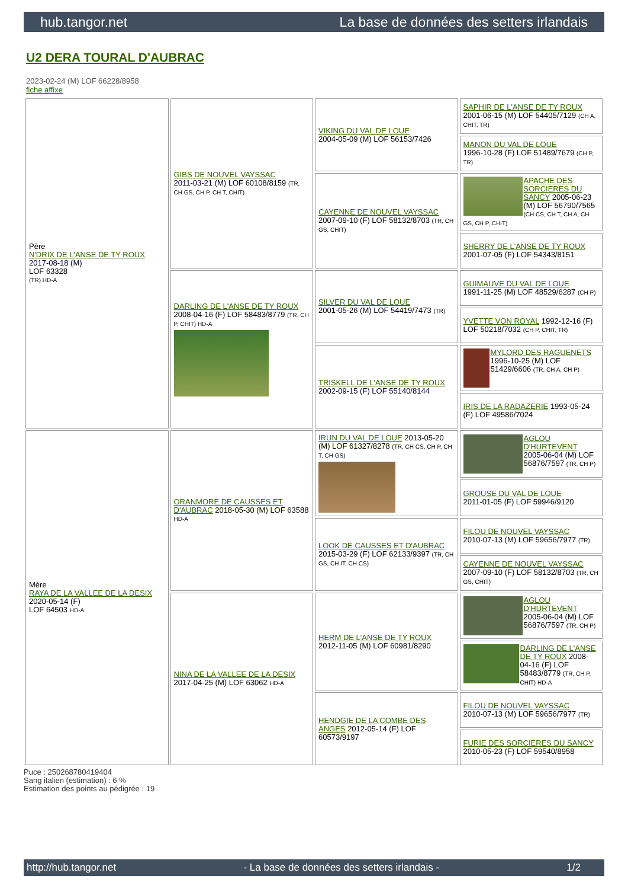hub.tangor.net La base de données des setters irlandais
U2 DERA TOURAL D'AUBRAC
2023-02-24 (M) LOF 66228/8958
fiche affixe
| Père N'DRIX DE L'ANSE DE TY ROUX 2017-08-18 (M) LOF 63328 (TR) HD-A | GIBS DE NOUVEL VAYSSAC 2011-03-21 (M) LOF 60108/8159 (TR, CH GS, CH P, CH T, CHIT) | VIKING DU VAL DE LOUE 2004-05-09 (M) LOF 56153/7426 | SAPHIR DE L'ANSE DE TY ROUX 2001-06-15 (M) LOF 54405/7129 (CH A, CHIT, TR) |
| | | | MANON DU VAL DE LOUE 1996-10-28 (F) LOF 51489/7679 (CH P, TR) |
| | | CAYENNE DE NOUVEL VAYSSAC 2007-09-10 (F) LOF 58132/8703 (TR, CH GS, CHIT) | APACHE DES SORCIERES DU SANCY 2005-06-23 (M) LOF 56790/7565 (CH CS, CH T, CH A, CH GS, CH P, CHIT) |
| | | | SHERRY DE L'ANSE DE TY ROUX 2001-07-05 (F) LOF 54343/8151 |
| | DARLING DE L'ANSE DE TY ROUX 2008-04-16 (F) LOF 58483/8779 (TR, CH P, CHIT) HD-A | SILVER DU VAL DE LOUE 2001-05-26 (M) LOF 54419/7473 (TR) | GUIMAUVE DU VAL DE LOUE 1991-11-25 (M) LOF 48529/6287 (CH P) |
| | | | YVETTE VON ROYAL 1992-12-16 (F) LOF 50218/7032 (CH P, CHIT, TR) |
| | | TRISKELL DE L'ANSE DE TY ROUX 2002-09-15 (F) LOF 55140/8144 | MYLORD DES RAGUENETS 1996-10-25 (M) LOF 51429/6606 (TR, CH A, CH P) |
| | | | IRIS DE LA RADAZERIE 1993-05-24 (F) LOF 49586/7024 |
| Mère RAYA DE LA VALLEE DE LA DESIX 2020-05-14 (F) LOF 64503 HD-A | ORANMORE DE CAUSSES ET D'AUBRAC 2018-05-30 (M) LOF 63588 HD-A | IRUN DU VAL DE LOUE 2013-05-20 (M) LOF 61327/8278 (TR, CH CS, CH P, CH T, CH GS) | AGLOU D'HURTEVENT 2005-06-04 (M) LOF 56876/7597 (TR, CH P) |
| | | | GROUSE DU VAL DE LOUE 2011-01-05 (F) LOF 59946/9120 |
| | | LOOK DE CAUSSES ET D'AUBRAC 2015-03-29 (F) LOF 62133/9397 (TR, CH GS, CH IT, CH CS) | FILOU DE NOUVEL VAYSSAC 2010-07-13 (M) LOF 59656/7977 (TR) |
| | | | CAYENNE DE NOUVEL VAYSSAC 2007-09-10 (F) LOF 58132/8703 (TR, CH GS, CHIT) |
| | NINA DE LA VALLEE DE LA DESIX 2017-04-25 (M) LOF 63062 HD-A | HERM DE L'ANSE DE TY ROUX 2012-11-05 (M) LOF 60981/8290 | AGLOU D'HURTEVENT 2005-06-04 (M) LOF 56876/7597 (TR, CH P) |
| | | | DARLING DE L'ANSE DE TY ROUX 2008-04-16 (F) LOF 58483/8779 (TR, CH P, CHIT) HD-A |
| | | HENDGIE DE LA COMBE DES ANGES 2012-05-14 (F) LOF 60573/9197 | FILOU DE NOUVEL VAYSSAC 2010-07-13 (M) LOF 59656/7977 (TR) |
| | | | FURIE DES SORCIERES DU SANCY 2010-05-23 (F) LOF 59540/8958 |
Puce : 250268780419404
Sang italien (estimation) : 6 %
Estimation des points au pédigrée : 19
http://hub.tangor.net - La base de données des setters irlandais - 1/2